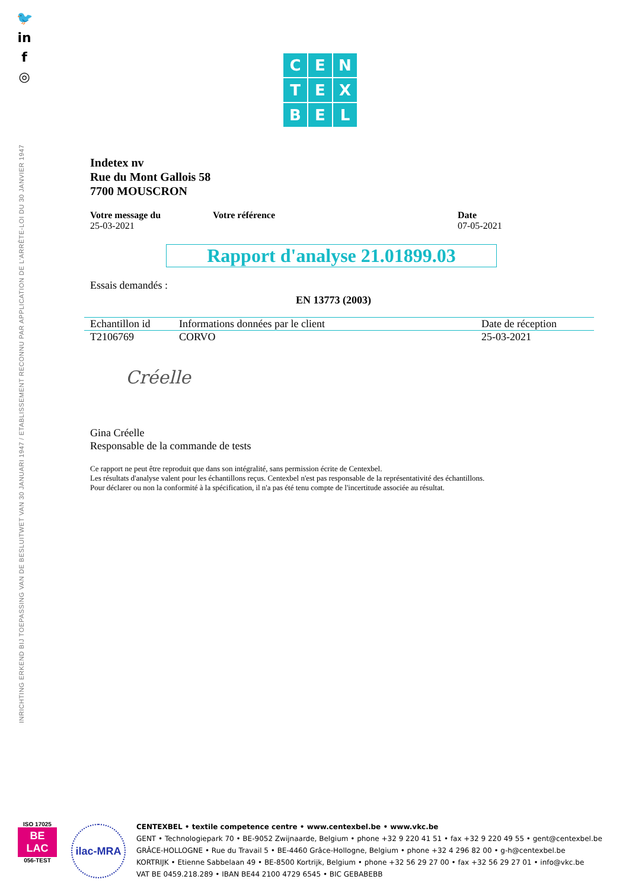🐦
in
f
◎
INRICHTING ERKEND BIJ TOEPASSING VAN DE BESLUITWET VAN 30 JANUARI 1947 / ETABLISSEMENT RECONNU PAR APPLICATION DE L'ARRÊTE-LOI DU 30 JANVIER 1947
C
E
N
T
E
X
B
E
L
Indetex nv
Rue du Mont Gallois 58
7700 MOUSCRON
Votre message du
25-03-2021
Votre référence Date
07-05-2021
Rapport d'analyse 21.01899.03
Essais demandés :
EN 13773 (2003)
| Echantillon id | Informations données par le client | Date de réception |
| --- | --- | --- |
| T2106769 | CORVO | 25-03-2021 |
Créelle
Gina Créelle
Responsable de la commande de tests
Ce rapport ne peut être reproduit que dans son intégralité, sans permission écrite de Centexbel.
Les résultats d'analyse valent pour les échantillons reçus. Centexbel n'est pas responsable de la représentativité des échantillons.
Pour déclarer ou non la conformité à la spécification, il n'a pas été tenu compte de l'incertitude associée au résultat.
ISO 17025
BE
LAC
056-TEST
ilac-MRA
CENTEXBEL • textile competence centre • www.centexbel.be • www.vkc.be
GENT • Technologiepark 70 • BE-9052 Zwijnaarde, Belgium • phone +32 9 220 41 51 • fax +32 9 220 49 55 • gent@centexbel.be
GRÂCE-HOLLOGNE • Rue du Travail 5 • BE-4460 Grâce-Hollogne, Belgium • phone +32 4 296 82 00 • g-h@centexbel.be
KORTRIJK • Etienne Sabbelaan 49 • BE-8500 Kortrijk, Belgium • phone +32 56 29 27 00 • fax +32 56 29 27 01 • info@vkc.be
VAT BE 0459.218.289 • IBAN BE44 2100 4729 6545 • BIC GEBABEBB